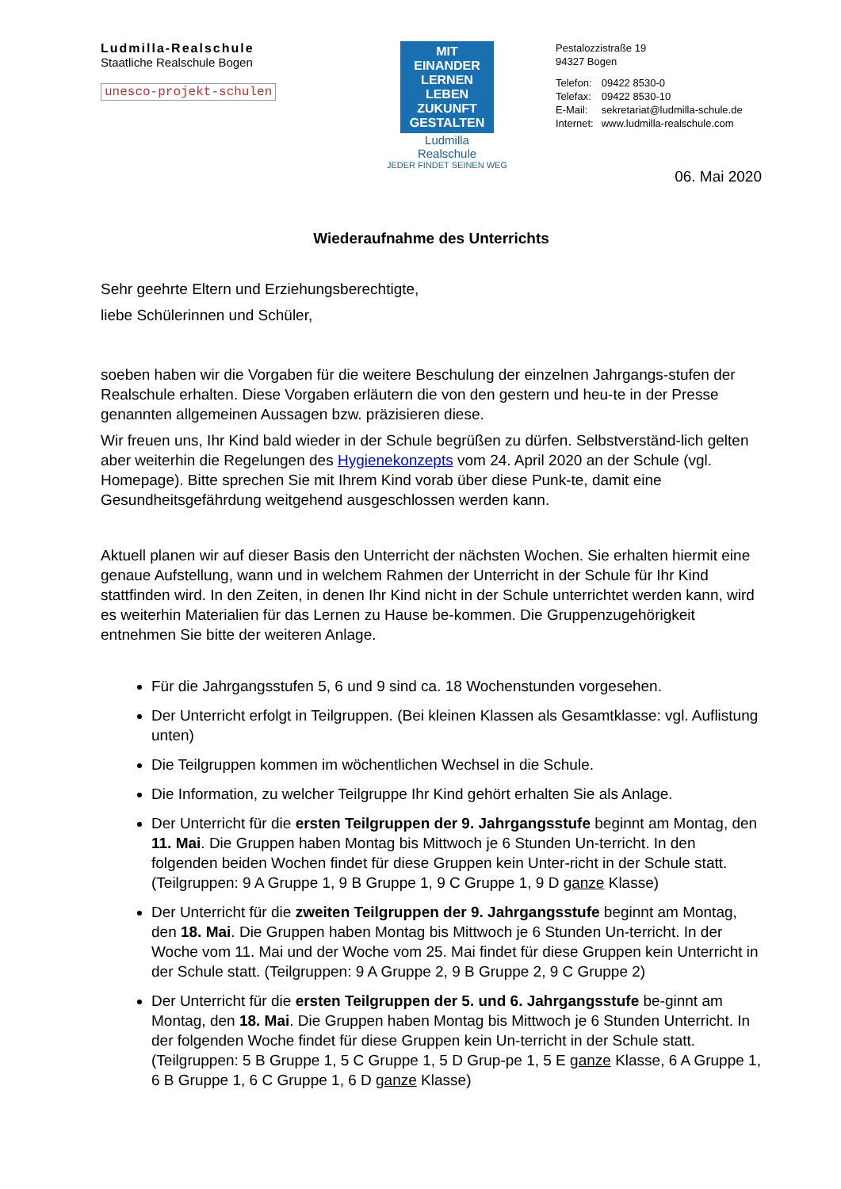Ludmilla-Realschule
Staatliche Realschule Bogen
unesco-projekt-schulen
MIT EINANDER LERNEN LEBEN ZUKUNFT GESTALTEN
Ludmilla
Realschule
JEDER FINDET SEINEN WEG
Pestalozzistraße 19
94327 Bogen
| Telefon: | 09422 8530-0 |
| Telefax: | 09422 8530-10 |
| E-Mail: | sekretariat@ludmilla-schule.de |
| Internet: | www.ludmilla-realschule.com |
06. Mai 2020
Wiederaufnahme des Unterrichts
Sehr geehrte Eltern und Erziehungsberechtigte,
liebe Schülerinnen und Schüler,
soeben haben wir die Vorgaben für die weitere Beschulung der einzelnen Jahrgangs-stufen der Realschule erhalten. Diese Vorgaben erläutern die von den gestern und heu-te in der Presse genannten allgemeinen Aussagen bzw. präzisieren diese.
Wir freuen uns, Ihr Kind bald wieder in der Schule begrüßen zu dürfen. Selbstverständ-lich gelten aber weiterhin die Regelungen des Hygienekonzepts vom 24. April 2020 an der Schule (vgl. Homepage). Bitte sprechen Sie mit Ihrem Kind vorab über diese Punk-te, damit eine Gesundheitsgefährdung weitgehend ausgeschlossen werden kann.
Aktuell planen wir auf dieser Basis den Unterricht der nächsten Wochen. Sie erhalten hiermit eine genaue Aufstellung, wann und in welchem Rahmen der Unterricht in der Schule für Ihr Kind stattfinden wird. In den Zeiten, in denen Ihr Kind nicht in der Schule unterrichtet werden kann, wird es weiterhin Materialien für das Lernen zu Hause be-kommen. Die Gruppenzugehörigkeit entnehmen Sie bitte der weiteren Anlage.
Für die Jahrgangsstufen 5, 6 und 9 sind ca. 18 Wochenstunden vorgesehen.
Der Unterricht erfolgt in Teilgruppen. (Bei kleinen Klassen als Gesamtklasse: vgl. Auflistung unten)
Die Teilgruppen kommen im wöchentlichen Wechsel in die Schule.
Die Information, zu welcher Teilgruppe Ihr Kind gehört erhalten Sie als Anlage.
Der Unterricht für die ersten Teilgruppen der 9. Jahrgangsstufe beginnt am Montag, den 11. Mai. Die Gruppen haben Montag bis Mittwoch je 6 Stunden Un-terricht. In den folgenden beiden Wochen findet für diese Gruppen kein Unter-richt in der Schule statt. (Teilgruppen: 9 A Gruppe 1, 9 B Gruppe 1, 9 C Gruppe 1, 9 D ganze Klasse)
Der Unterricht für die zweiten Teilgruppen der 9. Jahrgangsstufe beginnt am Montag, den 18. Mai. Die Gruppen haben Montag bis Mittwoch je 6 Stunden Un-terricht. In der Woche vom 11. Mai und der Woche vom 25. Mai findet für diese Gruppen kein Unterricht in der Schule statt. (Teilgruppen: 9 A Gruppe 2, 9 B Gruppe 2, 9 C Gruppe 2)
Der Unterricht für die ersten Teilgruppen der 5. und 6. Jahrgangsstufe be-ginnt am Montag, den 18. Mai. Die Gruppen haben Montag bis Mittwoch je 6 Stunden Unterricht. In der folgenden Woche findet für diese Gruppen kein Un-terricht in der Schule statt. (Teilgruppen: 5 B Gruppe 1, 5 C Gruppe 1, 5 D Grup-pe 1, 5 E ganze Klasse, 6 A Gruppe 1, 6 B Gruppe 1, 6 C Gruppe 1, 6 D ganze Klasse)